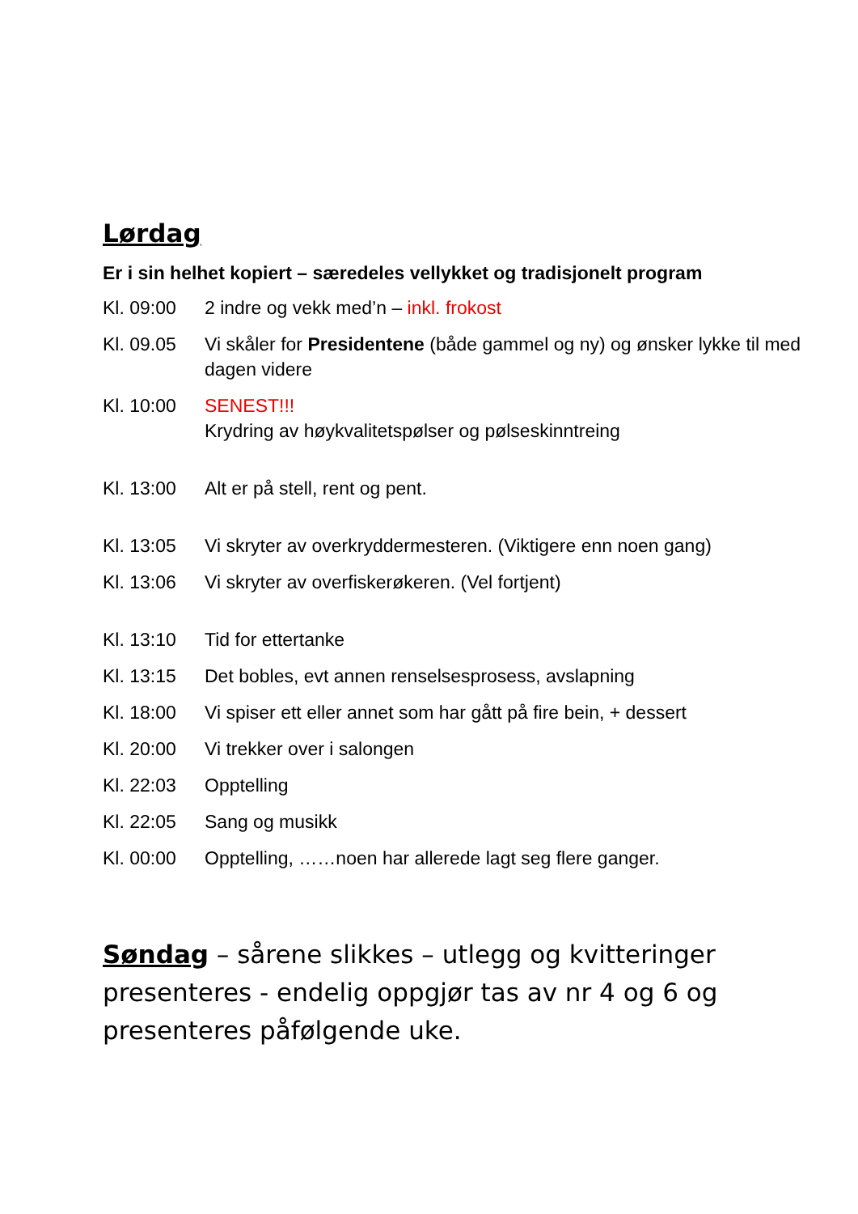Lørdag
Er i sin helhet kopiert – særedeles vellykket og tradisjonelt program
Kl. 09:00 2 indre og vekk med’n – inkl. frokost
Kl. 09.05 Vi skåler for Presidentene (både gammel og ny) og ønsker lykke til med dagen videre
Kl. 10:00 SENEST!!!
Krydring av høykvalitetspølser og pølseskinntreing
Kl. 13:00 Alt er på stell, rent og pent.
Kl. 13:05 Vi skryter av overkryddermesteren. (Viktigere enn noen gang)
Kl. 13:06 Vi skryter av overfiskerøkeren. (Vel fortjent)
Kl. 13:10 Tid for ettertanke
Kl. 13:15 Det bobles, evt annen renselsesprosess, avslapning
Kl. 18:00 Vi spiser ett eller annet som har gått på fire bein, + dessert
Kl. 20:00 Vi trekker over i salongen
Kl. 22:03 Opptelling
Kl. 22:05 Sang og musikk
Kl. 00:00 Opptelling, ……noen har allerede lagt seg flere ganger.
Søndag – sårene slikkes – utlegg og kvitteringer presenteres - endelig oppgjør tas av nr 4 og 6 og presenteres påfølgende uke.